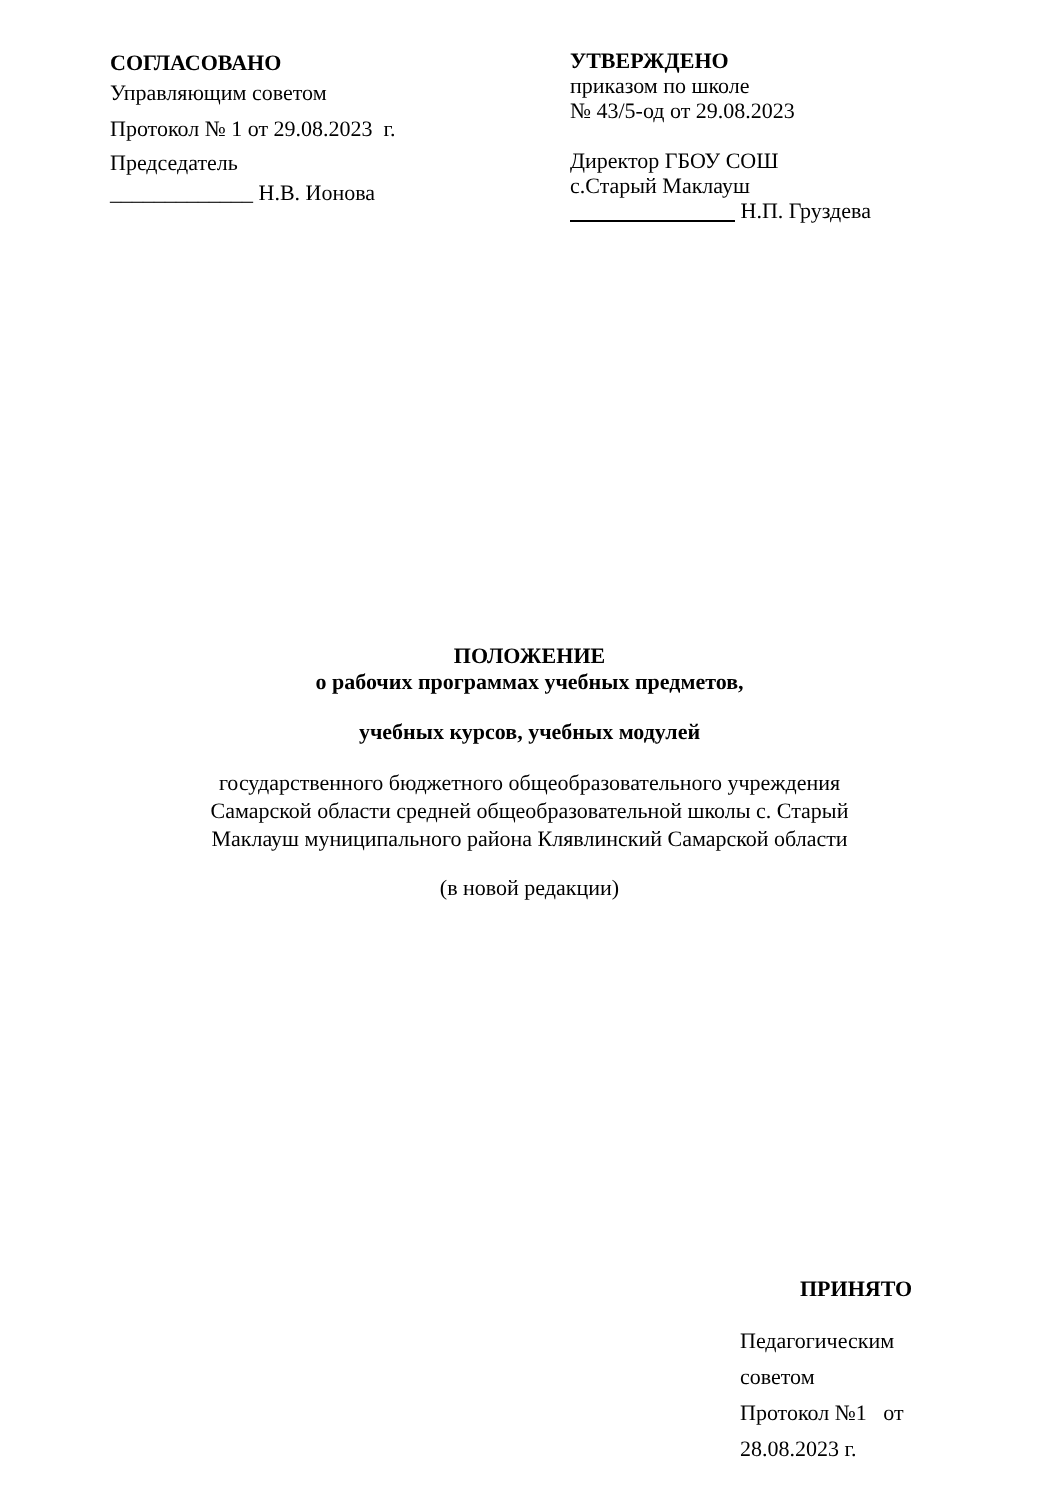СОГЛАСОВАНО
Управляющим советом
Протокол № 1 от 29.08.2023 г.
Председатель
_____________ Н.В. Ионова
УТВЕРЖДЕНО
приказом по школе
№ 43/5-од от 29.08.2023
Директор ГБОУ СОШ
с.Старый Маклауш
Н.П. Груздева
ПОЛОЖЕНИЕ
о рабочих программах учебных предметов,
учебных курсов, учебных модулей
государственного бюджетного общеобразовательного учреждения
Самарской области средней общеобразовательной школы с. Старый
Маклауш муниципального района Клявлинский Самарской области
(в новой редакции)
ПРИНЯТО
Педагогическим советом
Протокол №1 от 28.08.2023 г.